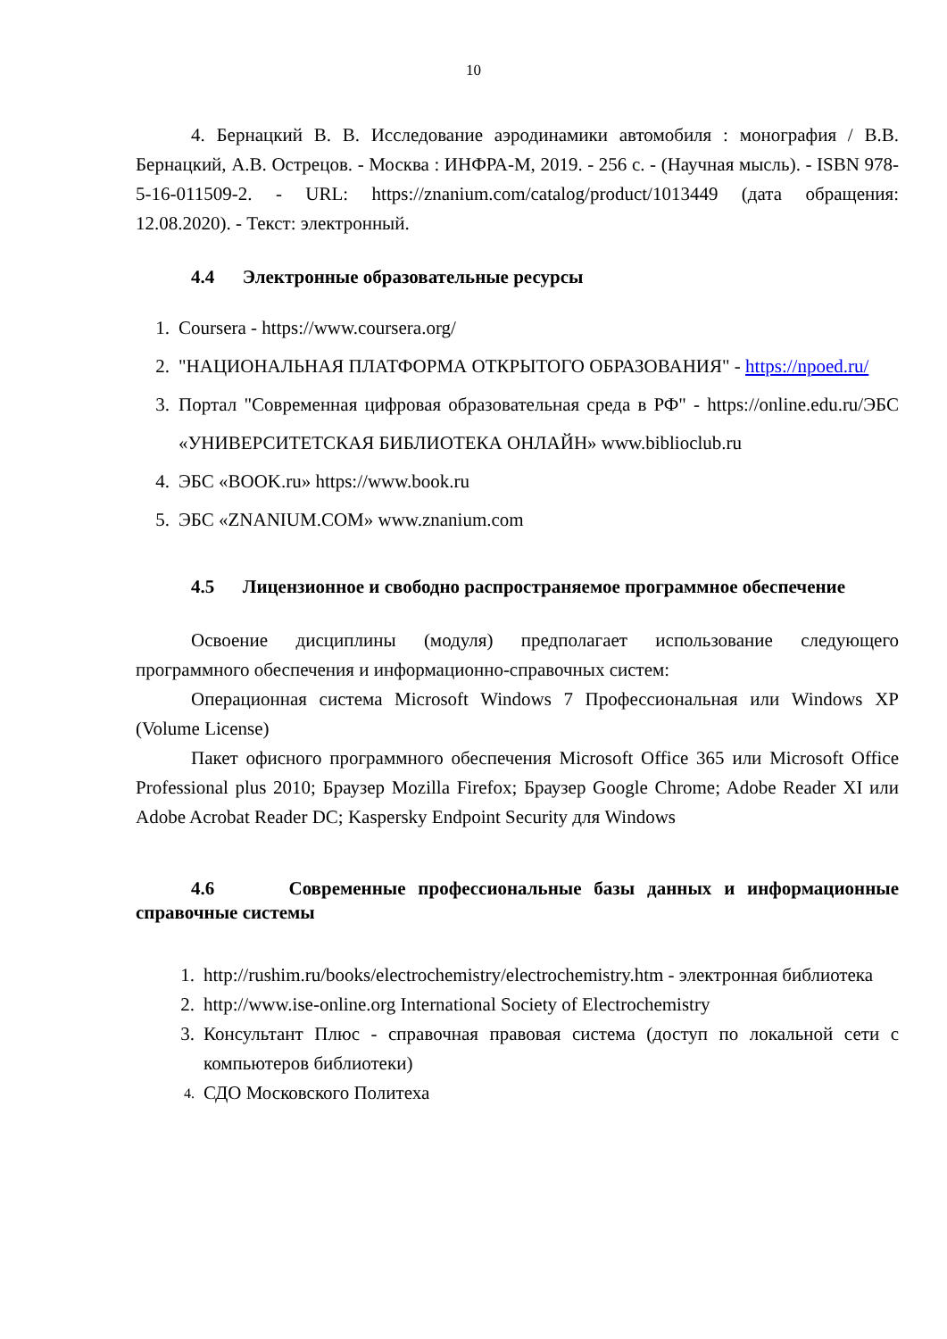10
4. Бернацкий В. В. Исследование аэродинамики автомобиля : монография / В.В. Бернацкий, А.В. Острецов. - Москва : ИНФРА-М, 2019. - 256 с. - (Научная мысль). - ISBN 978-5-16-011509-2. - URL: https://znanium.com/catalog/product/1013449 (дата обращения: 12.08.2020). - Текст: электронный.
4.4 Электронные образовательные ресурсы
1. Coursera - https://www.coursera.org/
2. "НАЦИОНАЛЬНАЯ ПЛАТФОРМА ОТКРЫТОГО ОБРАЗОВАНИЯ" - https://npoed.ru/
3. Портал "Современная цифровая образовательная среда в РФ" - https://online.edu.ru/ЭБС «УНИВЕРСИТЕТСКАЯ БИБЛИОТЕКА ОНЛАЙН» www.biblioclub.ru
4. ЭБС «BOOK.ru» https://www.book.ru
5. ЭБС «ZNANIUM.COM» www.znanium.com
4.5 Лицензионное и свободно распространяемое программное обеспечение
Освоение дисциплины (модуля) предполагает использование следующего программного обеспечения и информационно-справочных систем:
Операционная система Microsoft Windows 7 Профессиональная или Windows XP (Volume License)
Пакет офисного программного обеспечения Microsoft Office 365 или Microsoft Office Professional plus 2010; Браузер Mozilla Firefox; Браузер Google Chrome; Adobe Reader XI или Adobe Acrobat Reader DC; Kaspersky Endpoint Security для Windows
4.6 Современные профессиональные базы данных и информационные справочные системы
1. http://rushim.ru/books/electrochemistry/electrochemistry.htm - электронная библиотека
2. http://www.ise-online.org International Society of Electrochemistry
3. Консультант Плюс - справочная правовая система (доступ по локальной сети с компьютеров библиотеки)
4. СДО Московского Политеха